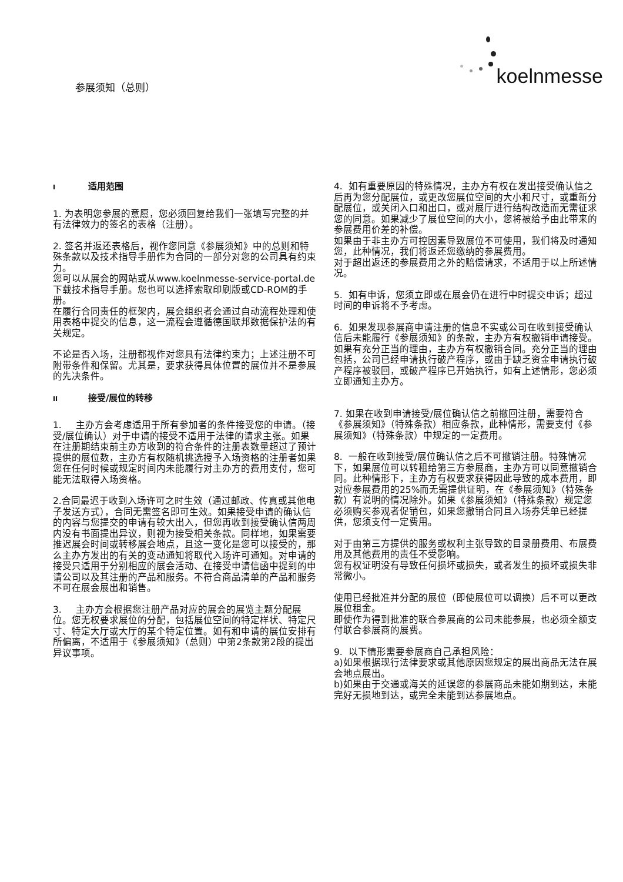参展须知（总则）
koelnmesse
I适用范围
1. 为表明您参展的意愿，您必须回复给我们一张填写完整的并有法律效力的签名的表格（注册）。
2. 签名并返还表格后，视作您同意《参展须知》中的总则和特殊条款以及技术指导手册作为合同的一部分对您的公司具有约束力。
您可以从展会的网站或从www.koelnmesse-service-portal.de下载技术指导手册。您也可以选择索取印刷版或CD-ROM的手册。
在履行合同责任的框架内，展会组织者会通过自动流程处理和使用表格中提交的信息，这一流程会遵循德国联邦数据保护法的有关规定。
不论是否入场，注册都视作对您具有法律约束力；上述注册不可附带条件和保留。尤其是，要求获得具体位置的展位并不是参展的先决条件。
II 接受/展位的转移
1. 主办方会考虑适用于所有参加者的条件接受您的申请。（接受/展位确认）对于申请的接受不适用于法律的请求主张。如果在注册期结束前主办方收到的符合条件的注册表数量超过了预计提供的展位数，主办方有权随机挑选授予入场资格的注册者如果您在任何时候或规定时间内未能履行对主办方的费用支付，您可能无法取得入场资格。
2.合同最迟于收到入场许可之时生效（通过邮政、传真或其他电子发送方式），合同无需签名即可生效。如果接受申请的确认信的内容与您提交的申请有较大出入，但您再收到接受确认信两周内没有书面提出异议，则视为接受相关条款。同样地，如果需要推迟展会时间或转移展会地点，且这一变化是您可以接受的，那么主办方发出的有关的变动通知将取代入场许可通知。对申请的接受只适用于分别相应的展会活动、在接受申请信函中提到的申请公司以及其注册的产品和服务。不符合商品清单的产品和服务不可在展会展出和销售。
3. 主办方会根据您注册产品对应的展会的展览主题分配展位。您无权要求展位的分配，包括展位空间的特定样状、特定尺寸、特定大厅或大厅的某个特定位置。如有和申请的展位安排有所偏离，不适用于《参展须知》（总则）中第2条款第2段的提出异议事项。
4. 如有重要原因的特殊情况，主办方有权在发出接受确认信之后再为您分配展位，或更改您展位空间的大小和尺寸，或重新分配展位，或关闭入口和出口，或对展厅进行结构改造而无需征求您的同意。如果减少了展位空间的大小，您将被给予由此带来的参展费用价差的补偿。
如果由于非主办方可控因素导致展位不可使用，我们将及时通知您，此种情况，我们将返还您缴纳的参展费用。
对于超出返还的参展费用之外的赔偿请求，不适用于以上所述情况。
5. 如有申诉，您须立即或在展会仍在进行中时提交申诉；超过时间的申诉将不予考虑。
6. 如果发现参展商申请注册的信息不实或公司在收到接受确认信后未能履行《参展须知》的条款，主办方有权撤销申请接受。
如果有充分正当的理由，主办方有权撤销合同。充分正当的理由包括，公司已经申请执行破产程序，或由于缺乏资金申请执行破产程序被驳回，或破产程序已开始执行，如有上述情形，您必须立即通知主办方。
7. 如果在收到申请接受/展位确认信之前撤回注册，需要符合《参展须知》（特殊条款）相应条款，此种情形，需要支付《参展须知》（特殊条款）中规定的一定费用。
8. 一般在收到接受/展位确认信之后不可撤销注册。特殊情况下，如果展位可以转租给第三方参展商，主办方可以同意撤销合同。此种情形下，主办方有权要求获得因此导致的成本费用，即对应参展费用的25%而无需提供证明，在《参展须知》（特殊条款）有说明的情况除外。如果《参展须知》（特殊条款）规定您必须购买参观者促销包，如果您撤销合同且入场券凭单已经提供，您须支付一定费用。
对于由第三方提供的服务或权利主张导致的目录册费用、布展费用及其他费用的责任不受影响。
您有权证明没有导致任何损坏或损失，或者发生的损坏或损失非常微小。
使用已经批准并分配的展位（即使展位可以调换）后不可以更改展位租金。
即使作为得到批准的联合参展商的公司未能参展，也必须全额支付联合参展商的展费。
9. 以下情形需要参展商自己承担风险：
a)如果根据现行法律要求或其他原因您规定的展出商品无法在展会地点展出。
b)如果由于交通或海关的延误您的参展商品未能如期到达，未能完好无损地到达，或完全未能到达参展地点。